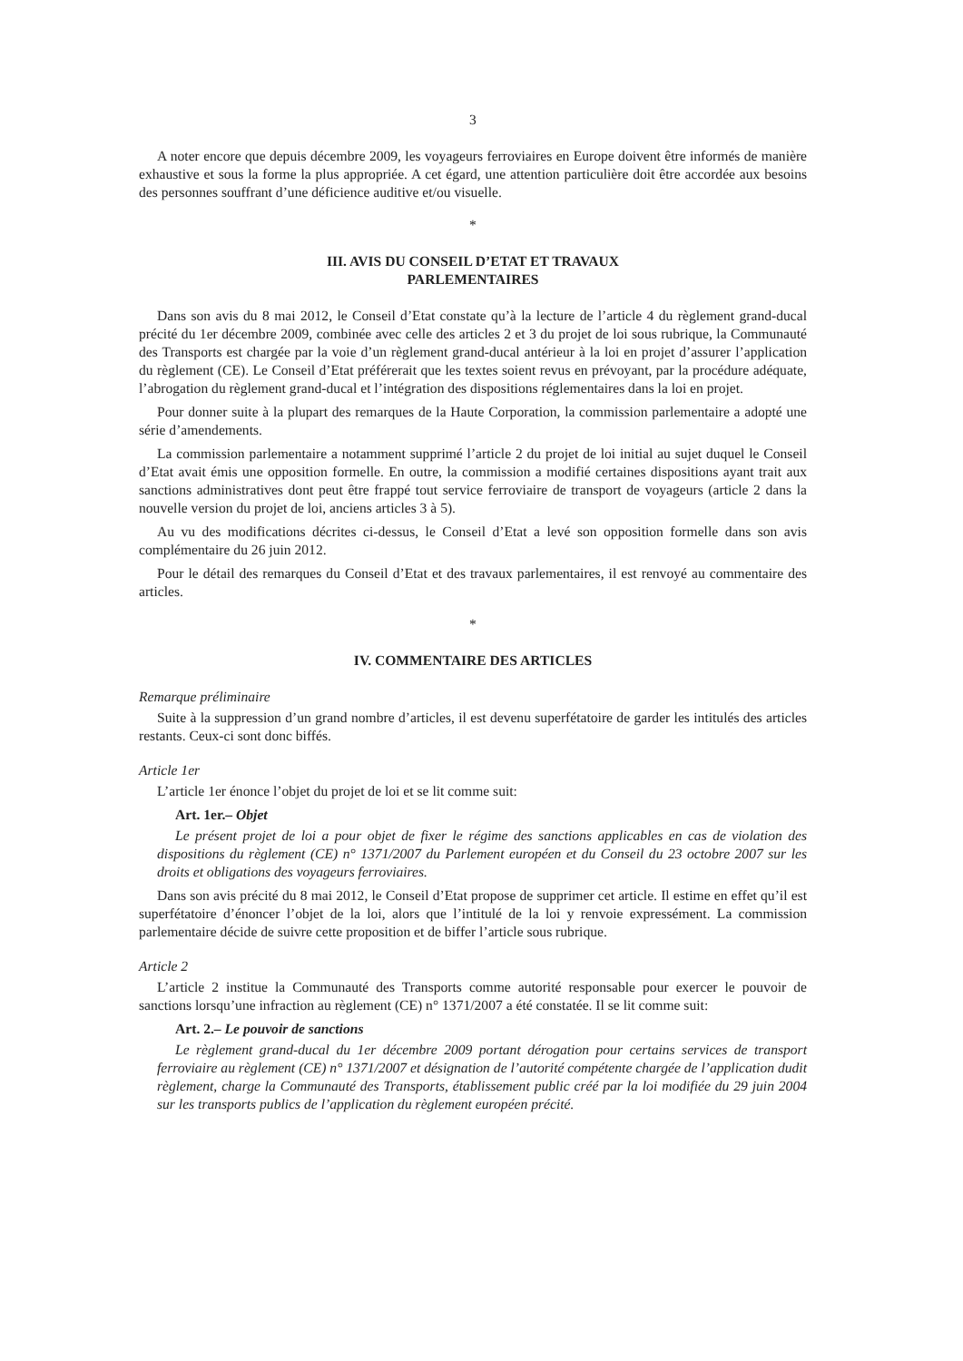3
A noter encore que depuis décembre 2009, les voyageurs ferroviaires en Europe doivent être informés de manière exhaustive et sous la forme la plus appropriée. A cet égard, une attention particulière doit être accordée aux besoins des personnes souffrant d’une déficience auditive et/ou visuelle.
*
III. AVIS DU CONSEIL D’ETAT ET TRAVAUX
PARLEMENTAIRES
Dans son avis du 8 mai 2012, le Conseil d’Etat constate qu’à la lecture de l’article 4 du règlement grand-ducal précité du 1er décembre 2009, combinée avec celle des articles 2 et 3 du projet de loi sous rubrique, la Communauté des Transports est chargée par la voie d’un règlement grand-ducal antérieur à la loi en projet d’assurer l’application du règlement (CE). Le Conseil d’Etat préférerait que les textes soient revus en prévoyant, par la procédure adéquate, l’abrogation du règlement grand-ducal et l’intégration des dispositions réglementaires dans la loi en projet.
Pour donner suite à la plupart des remarques de la Haute Corporation, la commission parlementaire a adopté une série d’amendements.
La commission parlementaire a notamment supprimé l’article 2 du projet de loi initial au sujet duquel le Conseil d’Etat avait émis une opposition formelle. En outre, la commission a modifié certaines dispositions ayant trait aux sanctions administratives dont peut être frappé tout service ferroviaire de transport de voyageurs (article 2 dans la nouvelle version du projet de loi, anciens articles 3 à 5).
Au vu des modifications décrites ci-dessus, le Conseil d’Etat a levé son opposition formelle dans son avis complémentaire du 26 juin 2012.
Pour le détail des remarques du Conseil d’Etat et des travaux parlementaires, il est renvoyé au commentaire des articles.
*
IV. COMMENTAIRE DES ARTICLES
Remarque préliminaire
Suite à la suppression d’un grand nombre d’articles, il est devenu superfétatoire de garder les intitulés des articles restants. Ceux-ci sont donc biffés.
Article 1er
L’article 1er énonce l’objet du projet de loi et se lit comme suit:
Art. 1er.– Objet
Le présent projet de loi a pour objet de fixer le régime des sanctions applicables en cas de violation des dispositions du règlement (CE) n° 1371/2007 du Parlement européen et du Conseil du 23 octobre 2007 sur les droits et obligations des voyageurs ferroviaires.
Dans son avis précité du 8 mai 2012, le Conseil d’Etat propose de supprimer cet article. Il estime en effet qu’il est superfétatoire d’énoncer l’objet de la loi, alors que l’intitulé de la loi y renvoie expressément. La commission parlementaire décide de suivre cette proposition et de biffer l’article sous rubrique.
Article 2
L’article 2 institue la Communauté des Transports comme autorité responsable pour exercer le pouvoir de sanctions lorsqu’une infraction au règlement (CE) n° 1371/2007 a été constatée. Il se lit comme suit:
Art. 2.– Le pouvoir de sanctions
Le règlement grand-ducal du 1er décembre 2009 portant dérogation pour certains services de transport ferroviaire au règlement (CE) n° 1371/2007 et désignation de l’autorité compétente chargée de l’application dudit règlement, charge la Communauté des Transports, établissement public créé par la loi modifiée du 29 juin 2004 sur les transports publics de l’application du règlement européen précité.